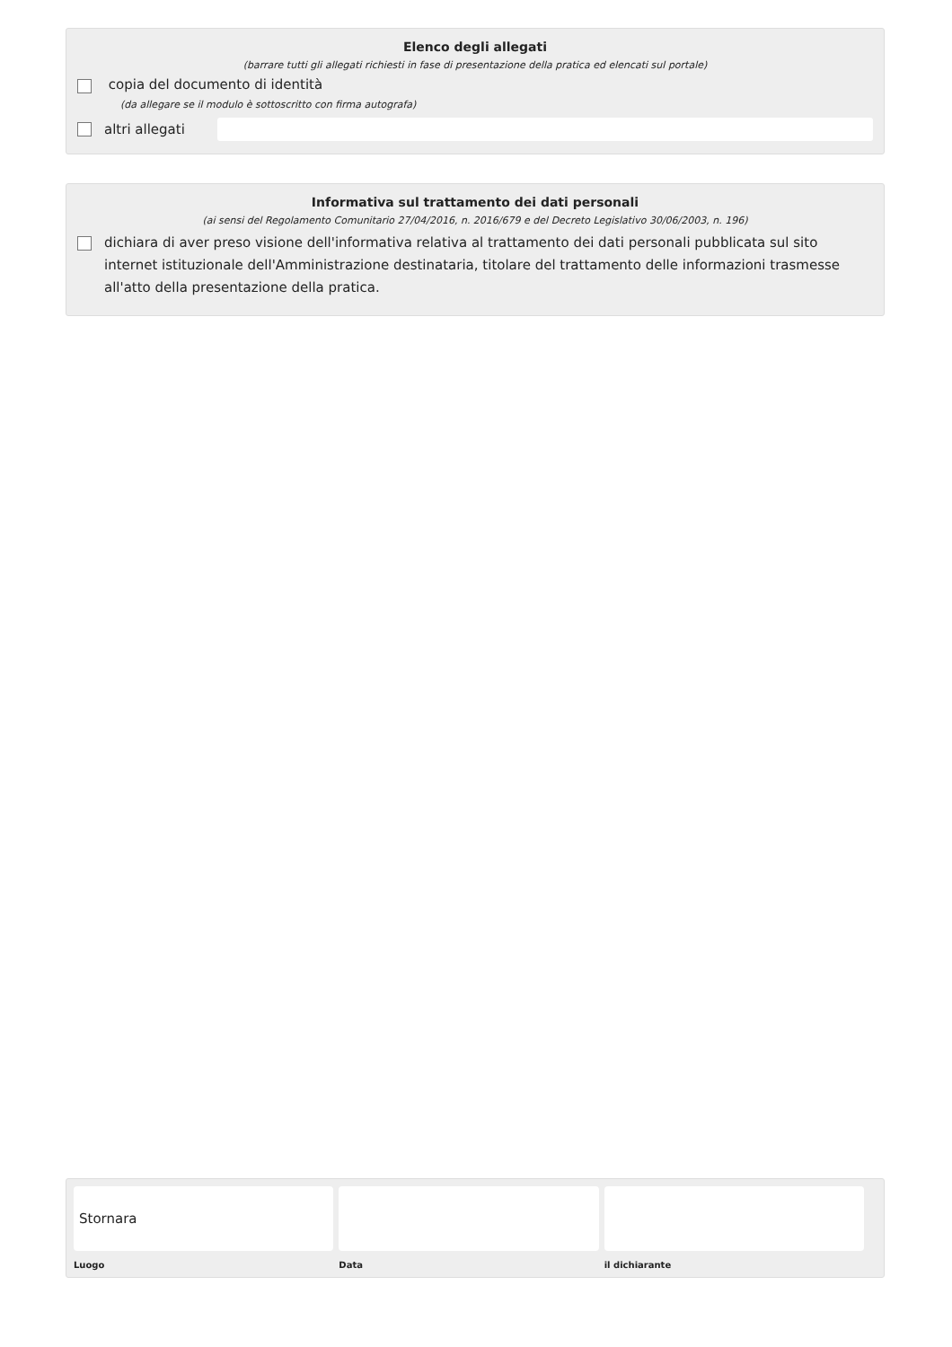Elenco degli allegati
(barrare tutti gli allegati richiesti in fase di presentazione della pratica ed elencati sul portale)
copia del documento di identità
(da allegare se il modulo è sottoscritto con firma autografa)
altri allegati
Informativa sul trattamento dei dati personali
(ai sensi del Regolamento Comunitario 27/04/2016, n. 2016/679 e del Decreto Legislativo 30/06/2003, n. 196)
dichiara di aver preso visione dell'informativa relativa al trattamento dei dati personali pubblicata sul sito internet istituzionale dell'Amministrazione destinataria, titolare del trattamento delle informazioni trasmesse all'atto della presentazione della pratica.
Stornara
Luogo
Data il dichiarante